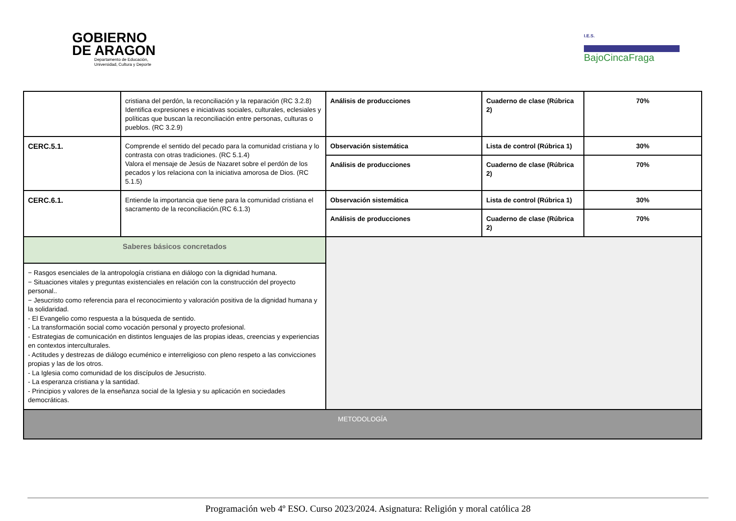GOBIERNO
DE ARAGON
Departamento de Educación,
Universidad, Cultura y Deporte
I.E.S.
BajoCincaFraga
| | cristiana del perdón, la reconciliación y la reparación (RC 3.2.8) Identifica expresiones e iniciativas sociales, culturales, eclesiales y políticas que buscan la reconciliación entre personas, culturas o pueblos. (RC 3.2.9) | Análisis de producciones | Cuaderno de clase (Rúbrica 2) | 70% |
| CERC.5.1. | Comprende el sentido del pecado para la comunidad cristiana y lo contrasta con otras tradiciones. (RC 5.1.4) Valora el mensaje de Jesús de Nazaret sobre el perdón de los pecados y los relaciona con la iniciativa amorosa de Dios. (RC 5.1.5) | Observación sistemática | Lista de control (Rúbrica 1) | 30% |
| | | Análisis de producciones | Cuaderno de clase (Rúbrica 2) | 70% |
| CERC.6.1. | Entiende la importancia que tiene para la comunidad cristiana el sacramento de la reconciliación.(RC 6.1.3) | Observación sistemática | Lista de control (Rúbrica 1) | 30% |
| | | Análisis de producciones | Cuaderno de clase (Rúbrica 2) | 70% |
| Saberes básicos concretados | | | | |
| − Rasgos esenciales de la antropología cristiana en diálogo con la dignidad humana. − Situaciones vitales y preguntas existenciales en relación con la construcción del proyecto personal.. − Jesucristo como referencia para el reconocimiento y valoración positiva de la dignidad humana y la solidaridad. - El Evangelio como respuesta a la búsqueda de sentido. - La transformación social como vocación personal y proyecto profesional. - Estrategias de comunicación en distintos lenguajes de las propias ideas, creencias y experiencias en contextos interculturales. - Actitudes y destrezas de diálogo ecuménico e interreligioso con pleno respeto a las convicciones propias y las de los otros. - La Iglesia como comunidad de los discípulos de Jesucristo. - La esperanza cristiana y la santidad. - Principios y valores de la enseñanza social de la Iglesia y su aplicación en sociedades democráticas. | | | | |
| METODOLOGÍA | | | | |
Programación web 4º ESO. Curso 2023/2024. Asignatura: Religión y moral católica 28